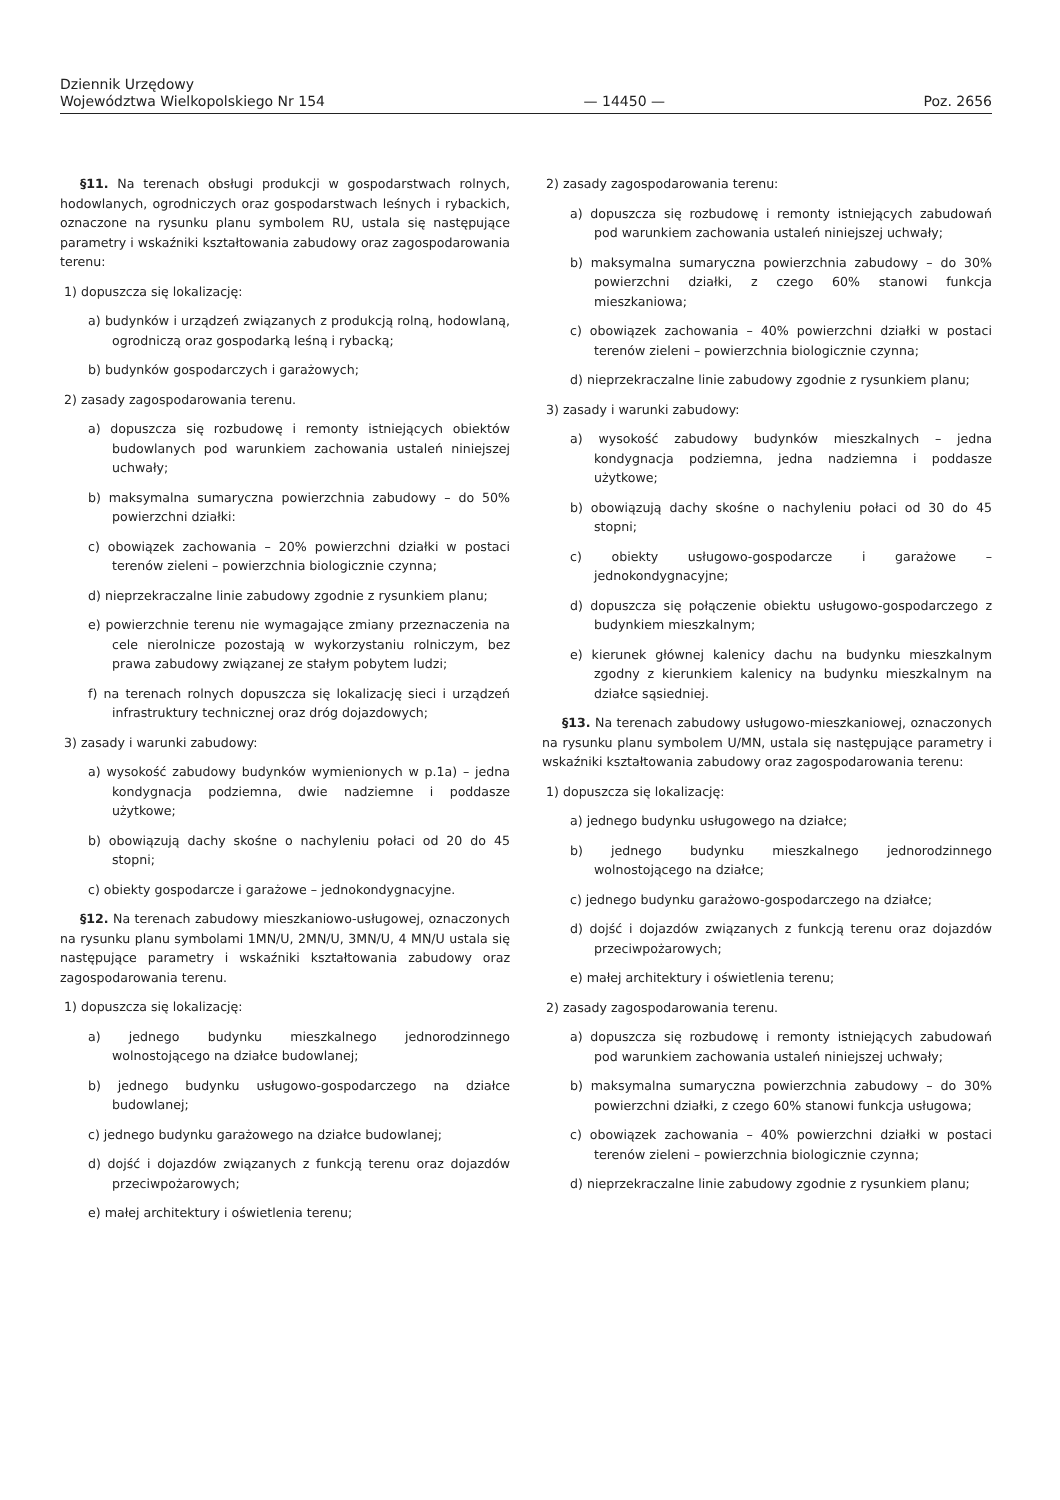Dziennik Urzędowy
Województwa Wielkopolskiego Nr 154
— 14450 —
Poz. 2656
§11. Na terenach obsługi produkcji w gospodarstwach rolnych, hodowlanych, ogrodniczych oraz gospodarstwach leśnych i rybackich, oznaczone na rysunku planu symbolem RU, ustala się następujące parametry i wskaźniki kształtowania zabudowy oraz zagospodarowania terenu:
1) dopuszcza się lokalizację:
a) budynków i urządzeń związanych z produkcją rolną, hodowlaną, ogrodniczą oraz gospodarką leśną i rybacką;
b) budynków gospodarczych i garażowych;
2) zasady zagospodarowania terenu.
a) dopuszcza się rozbudowę i remonty istniejących obiektów budowlanych pod warunkiem zachowania ustaleń niniejszej uchwały;
b) maksymalna sumaryczna powierzchnia zabudowy – do 50% powierzchni działki:
c) obowiązek zachowania – 20% powierzchni działki w postaci terenów zieleni – powierzchnia biologicznie czynna;
d) nieprzekraczalne linie zabudowy zgodnie z rysunkiem planu;
e) powierzchnie terenu nie wymagające zmiany przeznaczenia na cele nierolnicze pozostają w wykorzystaniu rolniczym, bez prawa zabudowy związanej ze stałym pobytem ludzi;
f) na terenach rolnych dopuszcza się lokalizację sieci i urządzeń infrastruktury technicznej oraz dróg dojazdowych;
3) zasady i warunki zabudowy:
a) wysokość zabudowy budynków wymienionych w p.1a) – jedna kondygnacja podziemna, dwie nadziemne i poddasze użytkowe;
b) obowiązują dachy skośne o nachyleniu połaci od 20 do 45 stopni;
c) obiekty gospodarcze i garażowe – jednokondygnacyjne.
§12. Na terenach zabudowy mieszkaniowo-usługowej, oznaczonych na rysunku planu symbolami 1MN/U, 2MN/U, 3MN/U, 4 MN/U ustala się następujące parametry i wskaźniki kształtowania zabudowy oraz zagospodarowania terenu.
1) dopuszcza się lokalizację:
a) jednego budynku mieszkalnego jednorodzinnego wolnostojącego na działce budowlanej;
b) jednego budynku usługowo-gospodarczego na działce budowlanej;
c) jednego budynku garażowego na działce budowlanej;
d) dojść i dojazdów związanych z funkcją terenu oraz dojazdów przeciwpożarowych;
e) małej architektury i oświetlenia terenu;
2) zasady zagospodarowania terenu:
a) dopuszcza się rozbudowę i remonty istniejących zabudowań pod warunkiem zachowania ustaleń niniejszej uchwały;
b) maksymalna sumaryczna powierzchnia zabudowy – do 30% powierzchni działki, z czego 60% stanowi funkcja mieszkaniowa;
c) obowiązek zachowania – 40% powierzchni działki w postaci terenów zieleni – powierzchnia biologicznie czynna;
d) nieprzekraczalne linie zabudowy zgodnie z rysunkiem planu;
3) zasady i warunki zabudowy:
a) wysokość zabudowy budynków mieszkalnych – jedna kondygnacja podziemna, jedna nadziemna i poddasze użytkowe;
b) obowiązują dachy skośne o nachyleniu połaci od 30 do 45 stopni;
c) obiekty usługowo-gospodarcze i garażowe – jednokondygnacyjne;
d) dopuszcza się połączenie obiektu usługowo-gospodarczego z budynkiem mieszkalnym;
e) kierunek głównej kalenicy dachu na budynku mieszkalnym zgodny z kierunkiem kalenicy na budynku mieszkalnym na działce sąsiedniej.
§13. Na terenach zabudowy usługowo-mieszkaniowej, oznaczonych na rysunku planu symbolem U/MN, ustala się następujące parametry i wskaźniki kształtowania zabudowy oraz zagospodarowania terenu:
1) dopuszcza się lokalizację:
a) jednego budynku usługowego na działce;
b) jednego budynku mieszkalnego jednorodzinnego wolnostojącego na działce;
c) jednego budynku garażowo-gospodarczego na działce;
d) dojść i dojazdów związanych z funkcją terenu oraz dojazdów przeciwpożarowych;
e) małej architektury i oświetlenia terenu;
2) zasady zagospodarowania terenu.
a) dopuszcza się rozbudowę i remonty istniejących zabudowań pod warunkiem zachowania ustaleń niniejszej uchwały;
b) maksymalna sumaryczna powierzchnia zabudowy – do 30% powierzchni działki, z czego 60% stanowi funkcja usługowa;
c) obowiązek zachowania – 40% powierzchni działki w postaci terenów zieleni – powierzchnia biologicznie czynna;
d) nieprzekraczalne linie zabudowy zgodnie z rysunkiem planu;